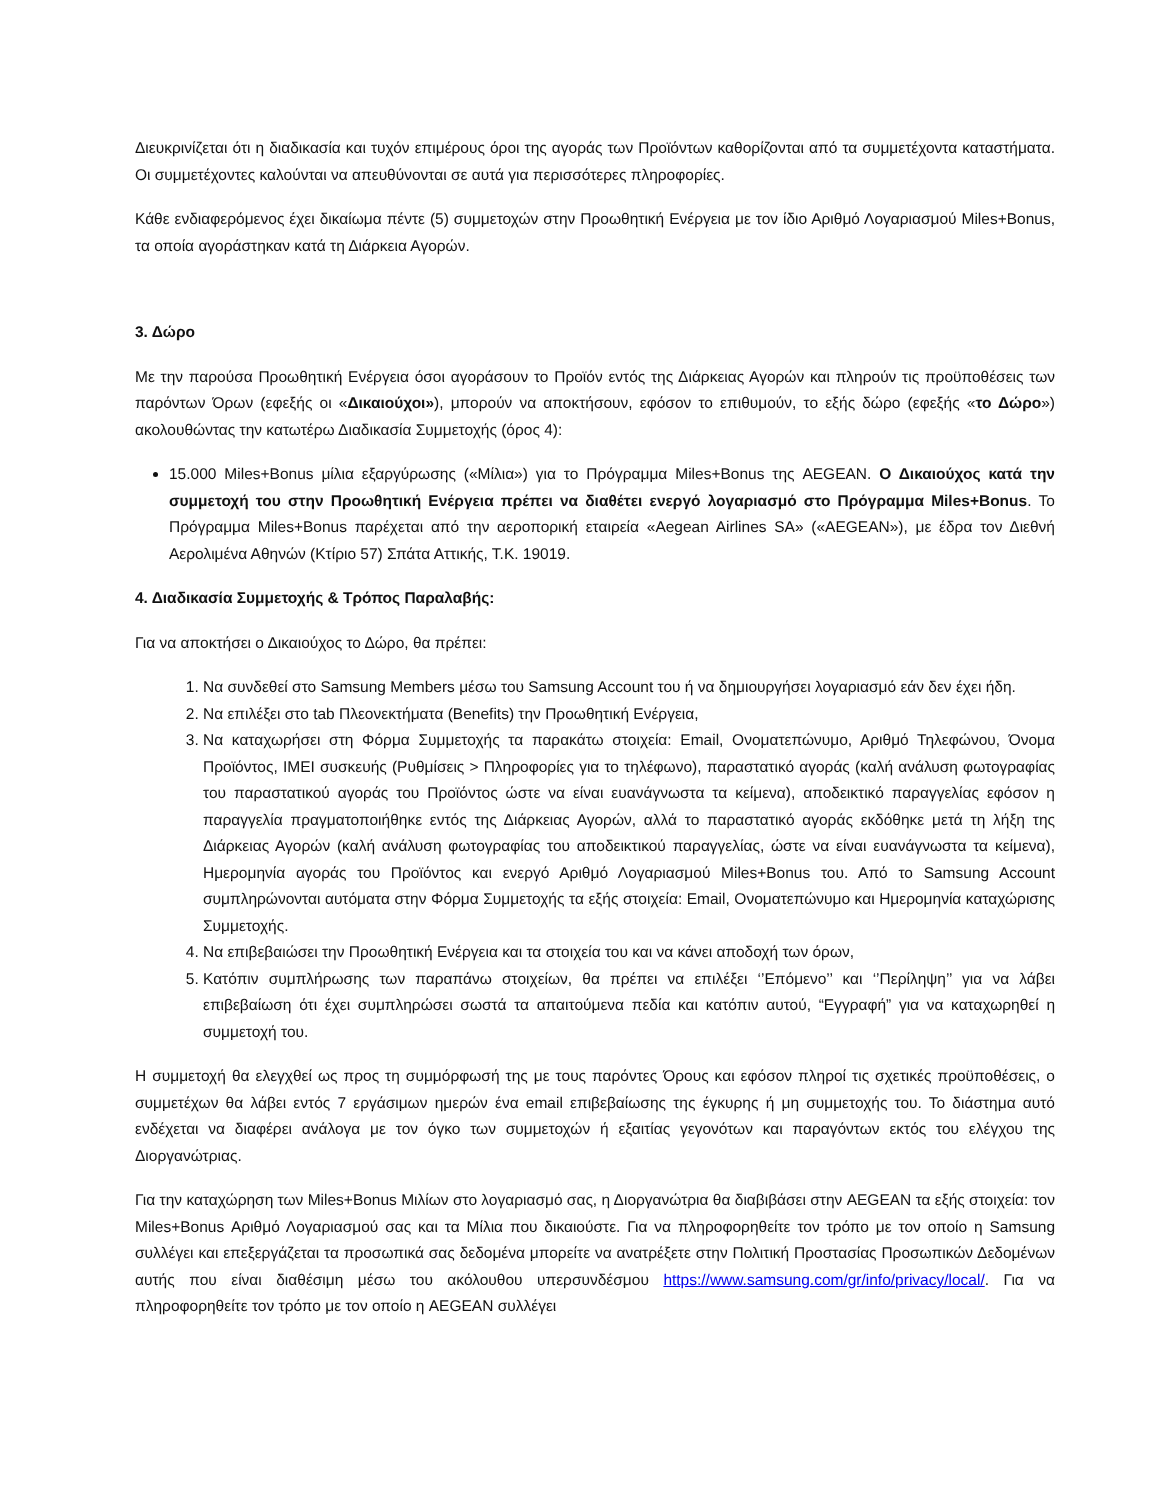Διευκρινίζεται ότι η διαδικασία και τυχόν επιμέρους όροι της αγοράς των Προϊόντων καθορίζονται από τα συμμετέχοντα καταστήματα. Οι συμμετέχοντες καλούνται να απευθύνονται σε αυτά για περισσότερες πληροφορίες.
Κάθε ενδιαφερόμενος έχει δικαίωμα πέντε (5) συμμετοχών στην Προωθητική Ενέργεια με τον ίδιο Αριθμό Λογαριασμού Miles+Bonus, τα οποία αγοράστηκαν κατά τη Διάρκεια Αγορών.
3. Δώρο
Με την παρούσα Προωθητική Ενέργεια όσοι αγοράσουν το Προϊόν εντός της Διάρκειας Αγορών και πληρούν τις προϋποθέσεις των παρόντων Όρων (εφεξής οι «Δικαιούχοι»), μπορούν να αποκτήσουν, εφόσον το επιθυμούν, το εξής δώρο (εφεξής «το Δώρο») ακολουθώντας την κατωτέρω Διαδικασία Συμμετοχής (όρος 4):
15.000 Miles+Bonus μίλια εξαργύρωσης («Μίλια») για το Πρόγραμμα Miles+Bonus της AEGEAN. Ο Δικαιούχος κατά την συμμετοχή του στην Προωθητική Ενέργεια πρέπει να διαθέτει ενεργό λογαριασμό στο Πρόγραμμα Miles+Bonus. Το Πρόγραμμα Miles+Bonus παρέχεται από την αεροπορική εταιρεία «Aegean Airlines SA» («AEGEAN»), με έδρα τον Διεθνή Αερολιμένα Αθηνών (Κτίριο 57) Σπάτα Αττικής, Τ.Κ. 19019.
4. Διαδικασία Συμμετοχής & Τρόπος Παραλαβής:
Για να αποκτήσει ο Δικαιούχος το Δώρο, θα πρέπει:
1. Να συνδεθεί στο Samsung Members μέσω του Samsung Account του ή να δημιουργήσει λογαριασμό εάν δεν έχει ήδη.
2. Να επιλέξει στο tab Πλεονεκτήματα (Benefits) την Προωθητική Ενέργεια,
3. Να καταχωρήσει στη Φόρμα Συμμετοχής τα παρακάτω στοιχεία: Email, Ονοματεπώνυμο, Αριθμό Τηλεφώνου, Όνομα Προϊόντος, IMEI συσκευής (Ρυθμίσεις > Πληροφορίες για το τηλέφωνο), παραστατικό αγοράς (καλή ανάλυση φωτογραφίας του παραστατικού αγοράς του Προϊόντος ώστε να είναι ευανάγνωστα τα κείμενα), αποδεικτικό παραγγελίας εφόσον η παραγγελία πραγματοποιήθηκε εντός της Διάρκειας Αγορών, αλλά το παραστατικό αγοράς εκδόθηκε μετά τη λήξη της Διάρκειας Αγορών (καλή ανάλυση φωτογραφίας του αποδεικτικού παραγγελίας, ώστε να είναι ευανάγνωστα τα κείμενα), Ημερομηνία αγοράς του Προϊόντος και ενεργό Αριθμό Λογαριασμού Miles+Bonus του. Από το Samsung Account συμπληρώνονται αυτόματα στην Φόρμα Συμμετοχής τα εξής στοιχεία: Email, Ονοματεπώνυμο και Ημερομηνία καταχώρισης Συμμετοχής.
4. Να επιβεβαιώσει την Προωθητική Ενέργεια και τα στοιχεία του και να κάνει αποδοχή των όρων,
5. Κατόπιν συμπλήρωσης των παραπάνω στοιχείων, θα πρέπει να επιλέξει ‘’Επόμενο’’ και ‘’Περίληψη’’ για να λάβει επιβεβαίωση ότι έχει συμπληρώσει σωστά τα απαιτούμενα πεδία και κατόπιν αυτού, “Εγγραφή” για να καταχωρηθεί η συμμετοχή του.
Η συμμετοχή θα ελεγχθεί ως προς τη συμμόρφωσή της με τους παρόντες Όρους και εφόσον πληροί τις σχετικές προϋποθέσεις, ο συμμετέχων θα λάβει εντός 7 εργάσιμων ημερών ένα email επιβεβαίωσης της έγκυρης ή μη συμμετοχής του. Το διάστημα αυτό ενδέχεται να διαφέρει ανάλογα με τον όγκο των συμμετοχών ή εξαιτίας γεγονότων και παραγόντων εκτός του ελέγχου της Διοργανώτριας.
Για την καταχώρηση των Miles+Bonus Μιλίων στο λογαριασμό σας, η Διοργανώτρια θα διαβιβάσει στην AEGEAN τα εξής στοιχεία: τον Miles+Bonus Αριθμό Λογαριασμού σας και τα Μίλια που δικαιούστε. Για να πληροφορηθείτε τον τρόπο με τον οποίο η Samsung συλλέγει και επεξεργάζεται τα προσωπικά σας δεδομένα μπορείτε να ανατρέξετε στην Πολιτική Προστασίας Προσωπικών Δεδομένων αυτής που είναι διαθέσιμη μέσω του ακόλουθου υπερσυνδέσμου https://www.samsung.com/gr/info/privacy/local/. Για να πληροφορηθείτε τον τρόπο με τον οποίο η AEGEAN συλλέγει